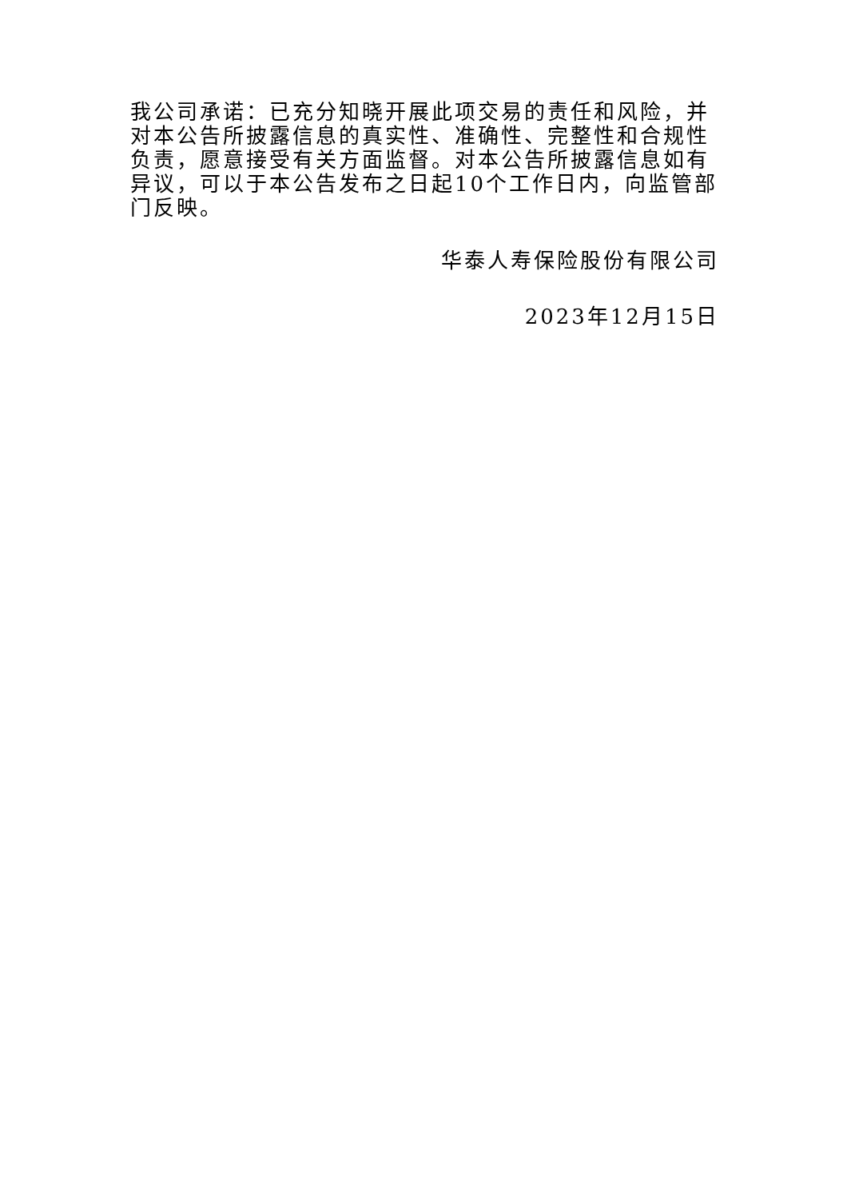我公司承诺：已充分知晓开展此项交易的责任和风险，并对本公告所披露信息的真实性、准确性、完整性和合规性负责，愿意接受有关方面监督。对本公告所披露信息如有异议，可以于本公告发布之日起10个工作日内，向监管部门反映。
华泰人寿保险股份有限公司
2023年12月15日